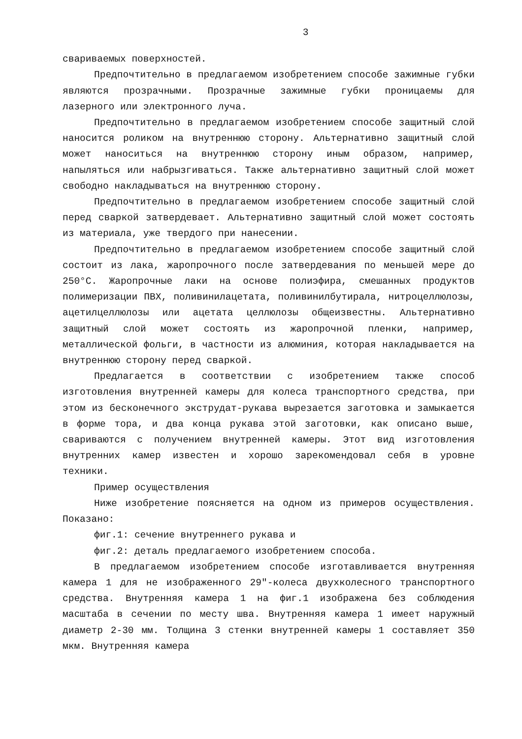3
свариваемых поверхностей.
Предпочтительно в предлагаемом изобретением способе зажимные губки являются прозрачными. Прозрачные зажимные губки проницаемы для лазерного или электронного луча.
Предпочтительно в предлагаемом изобретением способе защитный слой наносится роликом на внутреннюю сторону. Альтернативно защитный слой может наноситься на внутреннюю сторону иным образом, например, напыляться или набрызгиваться. Также альтернативно защитный слой может свободно накладываться на внутреннюю сторону.
Предпочтительно в предлагаемом изобретением способе защитный слой перед сваркой затвердевает. Альтернативно защитный слой может состоять из материала, уже твердого при нанесении.
Предпочтительно в предлагаемом изобретением способе защитный слой состоит из лака, жаропрочного после затвердевания по меньшей мере до 250°C. Жаропрочные лаки на основе полиэфира, смешанных продуктов полимеризации ПВХ, поливинилацетата, поливинилбутирала, нитроцеллюлозы, ацетилцеллюлозы или ацетата целлюлозы общеизвестны. Альтернативно защитный слой может состоять из жаропрочной пленки, например, металлической фольги, в частности из алюминия, которая накладывается на внутреннюю сторону перед сваркой.
Предлагается в соответствии с изобретением также способ изготовления внутренней камеры для колеса транспортного средства, при этом из бесконечного экструдат-рукава вырезается заготовка и замыкается в форме тора, и два конца рукава этой заготовки, как описано выше, свариваются с получением внутренней камеры. Этот вид изготовления внутренних камер известен и хорошо зарекомендовал себя в уровне техники.
Пример осуществления
Ниже изобретение поясняется на одном из примеров осуществления. Показано:
фиг.1: сечение внутреннего рукава и
фиг.2: деталь предлагаемого изобретением способа.
В предлагаемом изобретением способе изготавливается внутренняя камера 1 для не изображенного 29"-колеса двухколесного транспортного средства. Внутренняя камера 1 на фиг.1 изображена без соблюдения масштаба в сечении по месту шва. Внутренняя камера 1 имеет наружный диаметр 2-30 мм. Толщина 3 стенки внутренней камеры 1 составляет 350 мкм. Внутренняя камера